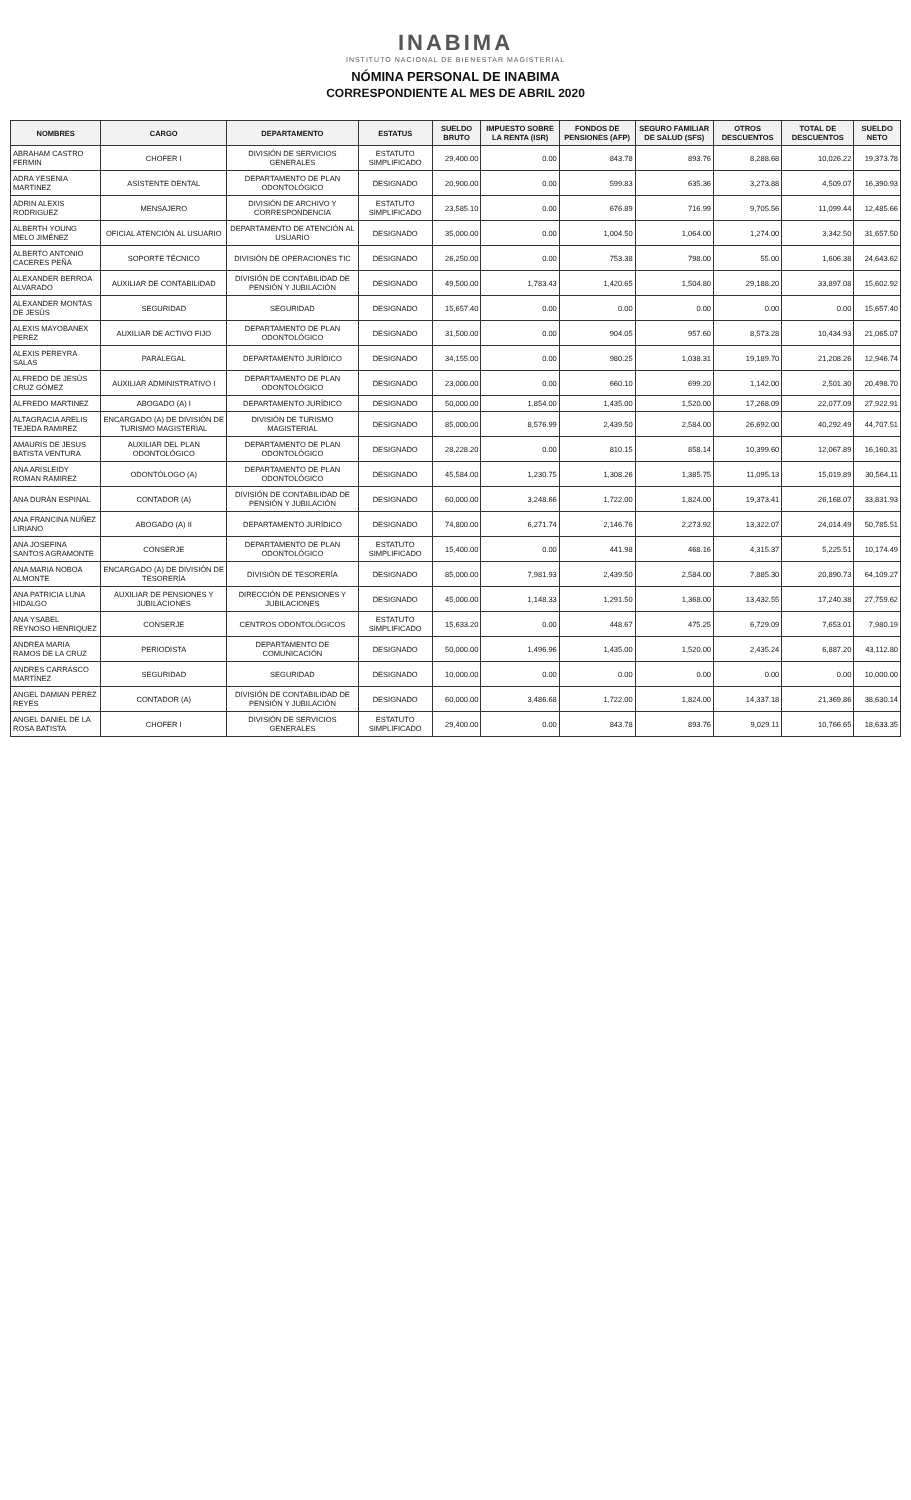INABIMA
INSTITUTO NACIONAL DE BIENESTAR MAGISTERIAL
NÓMINA PERSONAL DE INABIMA
CORRESPONDIENTE AL MES DE ABRIL 2020
| NOMBRES | CARGO | DEPARTAMENTO | ESTATUS | SUELDO BRUTO | IMPUESTO SOBRE LA RENTA (ISR) | FONDOS DE PENSIONES (AFP) | SEGURO FAMILIAR DE SALUD (SFS) | OTROS DESCUENTOS | TOTAL DE DESCUENTOS | SUELDO NETO |
| --- | --- | --- | --- | --- | --- | --- | --- | --- | --- | --- |
| ABRAHAM CASTRO FERMIN | CHOFER I | DIVISIÓN DE SERVICIOS GENERALES | ESTATUTO SIMPLIFICADO | 29,400.00 | 0.00 | 843.78 | 893.76 | 8,288.68 | 10,026.22 | 19,373.78 |
| ADRA YESENIA MARTINEZ | ASISTENTE DENTAL | DEPARTAMENTO DE PLAN ODONTOLÓGICO | DESIGNADO | 20,900.00 | 0.00 | 599.83 | 635.36 | 3,273.88 | 4,509.07 | 16,390.93 |
| ADRIN ALEXIS RODRIGUEZ | MENSAJERO | DIVISIÓN DE ARCHIVO Y CORRESPONDENCIA | ESTATUTO SIMPLIFICADO | 23,585.10 | 0.00 | 676.89 | 716.99 | 9,705.56 | 11,099.44 | 12,485.66 |
| ALBERTH YOUNG MELO JIMÉNEZ | OFICIAL ATENCIÓN AL USUARIO | DEPARTAMENTO DE ATENCIÓN AL USUARIO | DESIGNADO | 35,000.00 | 0.00 | 1,004.50 | 1,064.00 | 1,274.00 | 3,342.50 | 31,657.50 |
| ALBERTO ANTONIO CACERES PEÑA | SOPORTE TÉCNICO | DIVISIÓN DE OPERACIONES TIC | DESIGNADO | 26,250.00 | 0.00 | 753.38 | 798.00 | 55.00 | 1,606.38 | 24,643.62 |
| ALEXANDER BERROA ALVARADO | AUXILIAR DE CONTABILIDAD | DIVISIÓN DE CONTABILIDAD DE PENSIÓN Y JUBILACIÓN | DESIGNADO | 49,500.00 | 1,783.43 | 1,420.65 | 1,504.80 | 29,188.20 | 33,897.08 | 15,602.92 |
| ALEXANDER MONTAS DE JESÚS | SEGURIDAD | SEGURIDAD | DESIGNADO | 15,657.40 | 0.00 | 0.00 | 0.00 | 0.00 | 0.00 | 15,657.40 |
| ALEXIS MAYOBANEX PEREZ | AUXILIAR DE ACTIVO FIJO | DEPARTAMENTO DE PLAN ODONTOLÓGICO | DESIGNADO | 31,500.00 | 0.00 | 904.05 | 957.60 | 8,573.28 | 10,434.93 | 21,065.07 |
| ALEXIS PEREYRA SALAS | PARALEGAL | DEPARTAMENTO JURÍDICO | DESIGNADO | 34,155.00 | 0.00 | 980.25 | 1,038.31 | 19,189.70 | 21,208.26 | 12,946.74 |
| ALFREDO DE JESÚS CRUZ GÓMEZ | AUXILIAR ADMINISTRATIVO I | DEPARTAMENTO DE PLAN ODONTOLÓGICO | DESIGNADO | 23,000.00 | 0.00 | 660.10 | 699.20 | 1,142.00 | 2,501.30 | 20,498.70 |
| ALFREDO MARTINEZ | ABOGADO (A) I | DEPARTAMENTO JURÍDICO | DESIGNADO | 50,000.00 | 1,854.00 | 1,435.00 | 1,520.00 | 17,268.09 | 22,077.09 | 27,922.91 |
| ALTAGRACIA ARELIS TEJEDA RAMIREZ | ENCARGADO (A) DE DIVISIÓN DE TURISMO MAGISTERIAL | DIVISIÓN DE TURISMO MAGISTERIAL | DESIGNADO | 85,000.00 | 8,576.99 | 2,439.50 | 2,584.00 | 26,692.00 | 40,292.49 | 44,707.51 |
| AMAURIS DE JESUS BATISTA VENTURA | AUXILIAR DEL PLAN ODONTOLÓGICO | DEPARTAMENTO DE PLAN ODONTOLÓGICO | DESIGNADO | 28,228.20 | 0.00 | 810.15 | 858.14 | 10,399.60 | 12,067.89 | 16,160.31 |
| ANA ARISLEIDY ROMAN RAMIREZ | ODONTÓLOGO (A) | DEPARTAMENTO DE PLAN ODONTOLÓGICO | DESIGNADO | 45,584.00 | 1,230.75 | 1,308.26 | 1,385.75 | 11,095.13 | 15,019.89 | 30,564.11 |
| ANA DURÁN ESPINAL | CONTADOR (A) | DIVISIÓN DE CONTABILIDAD DE PENSIÓN Y JUBILACIÓN | DESIGNADO | 60,000.00 | 3,248.66 | 1,722.00 | 1,824.00 | 19,373.41 | 26,168.07 | 33,831.93 |
| ANA FRANCINA NUÑEZ LIRIANO | ABOGADO (A) II | DEPARTAMENTO JURÍDICO | DESIGNADO | 74,800.00 | 6,271.74 | 2,146.76 | 2,273.92 | 13,322.07 | 24,014.49 | 50,785.51 |
| ANA JOSEFINA SANTOS AGRAMONTE | CONSERJE | DEPARTAMENTO DE PLAN ODONTOLÓGICO | ESTATUTO SIMPLIFICADO | 15,400.00 | 0.00 | 441.98 | 468.16 | 4,315.37 | 5,225.51 | 10,174.49 |
| ANA MARIA NOBOA ALMONTE | ENCARGADO (A) DE DIVISIÓN DE TESORERÍA | DIVISIÓN DE TESORERÍA | DESIGNADO | 85,000.00 | 7,981.93 | 2,439.50 | 2,584.00 | 7,885.30 | 20,890.73 | 64,109.27 |
| ANA PATRICIA LUNA HIDALGO | AUXILIAR DE PENSIONES Y JUBILACIONES | DIRECCIÓN DE PENSIONES Y JUBILACIONES | DESIGNADO | 45,000.00 | 1,148.33 | 1,291.50 | 1,368.00 | 13,432.55 | 17,240.38 | 27,759.62 |
| ANA YSABEL REYNOSO HENRIQUEZ | CONSERJE | CENTROS ODONTOLÓGICOS | ESTATUTO SIMPLIFICADO | 15,633.20 | 0.00 | 448.67 | 475.25 | 6,729.09 | 7,653.01 | 7,980.19 |
| ANDREA MARIA RAMOS DE LA CRUZ | PERIODISTA | DEPARTAMENTO DE COMUNICACIÓN | DESIGNADO | 50,000.00 | 1,496.96 | 1,435.00 | 1,520.00 | 2,435.24 | 6,887.20 | 43,112.80 |
| ANDRES CARRASCO MARTÍNEZ | SEGURIDAD | SEGURIDAD | DESIGNADO | 10,000.00 | 0.00 | 0.00 | 0.00 | 0.00 | 0.00 | 10,000.00 |
| ANGEL DAMIAN PEREZ REYES | CONTADOR (A) | DIVISIÓN DE CONTABILIDAD DE PENSIÓN Y JUBILACIÓN | DESIGNADO | 60,000.00 | 3,486.68 | 1,722.00 | 1,824.00 | 14,337.18 | 21,369.86 | 38,630.14 |
| ANGEL DANIEL DE LA ROSA BATISTA | CHOFER I | DIVISIÓN DE SERVICIOS GENERALES | ESTATUTO SIMPLIFICADO | 29,400.00 | 0.00 | 843.78 | 893.76 | 9,029.11 | 10,766.65 | 18,633.35 |